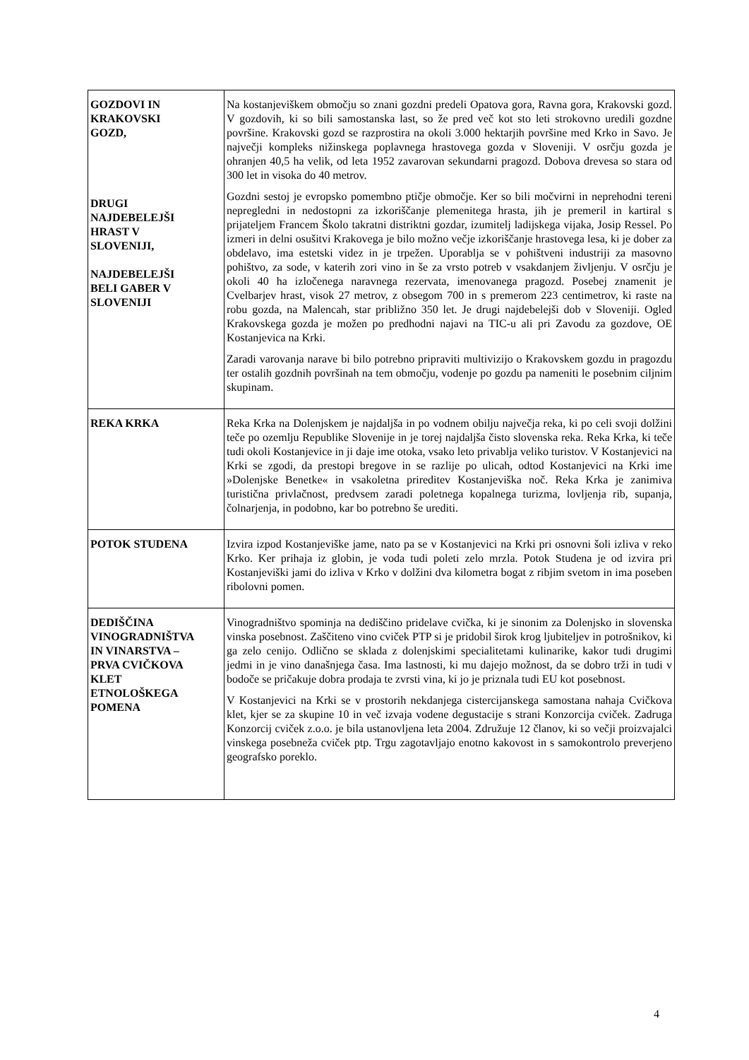| GOZDOVI IN KRAKOVSKI GOZD, DRUGI NAJDEBELEJŠI HRAST V SLOVENIJI, NAJDEBELEJŠI BELI GABER V SLOVENIJI | Na kostanjeviškem območju so znani gozdni predeli Opatova gora, Ravna gora, Krakovski gozd. V gozdovih, ki so bili samostanska last, so že pred več kot sto leti strokovno uredili gozdne površine. Krakovski gozd se razprostira na okoli 3.000 hektarjih površine med Krko in Savo. Je največji kompleks nižinskega poplavnega hrastovega gozda v Sloveniji. V osrčju gozda je ohranjen 40,5 ha velik, od leta 1952 zavarovan sekundarni pragozd. Dobova drevesa so stara od 300 let in visoka do 40 metrov. Gozdni sestoj je evropsko pomembno ptičje območje. Ker so bili močvirni in neprehodni tereni nepregledni in nedostopni za izkoriščanje plemenitega hrasta, jih je premeril in kartiral s prijateljem Francem Školo takratni distriktni gozdar, izumitelj ladijskega vijaka, Josip Ressel. Po izmeri in delni osušitvi Krakovega je bilo možno večje izkoriščanje hrastovega lesa, ki je dober za obdelavo, ima estetski videz in je trpežen. Uporablja se v pohištveni industriji za masovno pohištvo, za sode, v katerih zori vino in še za vrsto potreb v vsakdanjem življenju. V osrčju je okoli 40 ha izločenega naravnega rezervata, imenovanega pragozd. Posebej znamenit je Cvelbarjev hrast, visok 27 metrov, z obsegom 700 in s premerom 223 centimetrov, ki raste na robu gozda, na Malencah, star približno 350 let. Je drugi najdebelejši dob v Sloveniji. Ogled Krakovskega gozda je možen po predhodni najavi na TIC-u ali pri Zavodu za gozdove, OE Kostanjevica na Krki. Zaradi varovanja narave bi bilo potrebno pripraviti multivizijo o Krakovskem gozdu in pragozdu ter ostalih gozdnih površinah na tem območju, vodenje po gozdu pa nameniti le posebnim ciljnim skupinam. |
| REKA KRKA | Reka Krka na Dolenjskem je najdaljša in po vodnem obilju največja reka, ki po celi svoji dolžini teče po ozemlju Republike Slovenije in je torej najdaljša čisto slovenska reka. Reka Krka, ki teče tudi okoli Kostanjevice in ji daje ime otoka, vsako leto privablja veliko turistov. V Kostanjevici na Krki se zgodi, da prestopi bregove in se razlije po ulicah, odtod Kostanjevici na Krki ime »Dolenjske Benetke« in vsakoletna prireditev Kostanjeviška noč. Reka Krka je zanimiva turistična privlačnost, predvsem zaradi poletnega kopalnega turizma, lovljenja rib, supanja, čolnarjenja, in podobno, kar bo potrebno še urediti. |
| POTOK STUDENA | Izvira izpod Kostanjeviške jame, nato pa se v Kostanjevici na Krki pri osnovni šoli izliva v reko Krko. Ker prihaja iz globin, je voda tudi poleti zelo mrzla. Potok Studena je od izvira pri Kostanjeviški jami do izliva v Krko v dolžini dva kilometra bogat z ribjim svetom in ima poseben ribolovni pomen. |
| DEDIŠČINA VINOGRADNIŠTVA IN VINARSTVA – PRVA CVIČKOVA KLET ETNOLOŠKEGA POMENA | Vinogradništvo spominja na dediščino pridelave cvička, ki je sinonim za Dolenjsko in slovenska vinska posebnost. Zaščiteno vino cviček PTP si je pridobil širok krog ljubiteljev in potrošnikov, ki ga zelo cenijo. Odlično se sklada z dolenjskimi specialitetami kulinarike, kakor tudi drugimi jedmi in je vino današnjega časa. Ima lastnosti, ki mu dajejo možnost, da se dobro trži in tudi v bodoče se pričakuje dobra prodaja te zvrsti vina, ki jo je priznala tudi EU kot posebnost. V Kostanjevici na Krki se v prostorih nekdanjega cistercijanskega samostana nahaja Cvičkova klet, kjer se za skupine 10 in več izvaja vodene degustacije s strani Konzorcija cviček. Zadruga Konzorcij cviček z.o.o. je bila ustanovljena leta 2004. Združuje 12 članov, ki so večji proizvajalci vinskega posebneža cviček ptp. Trgu zagotavljajo enotno kakovost in s samokontrolo preverjeno geografsko poreklo. |
4